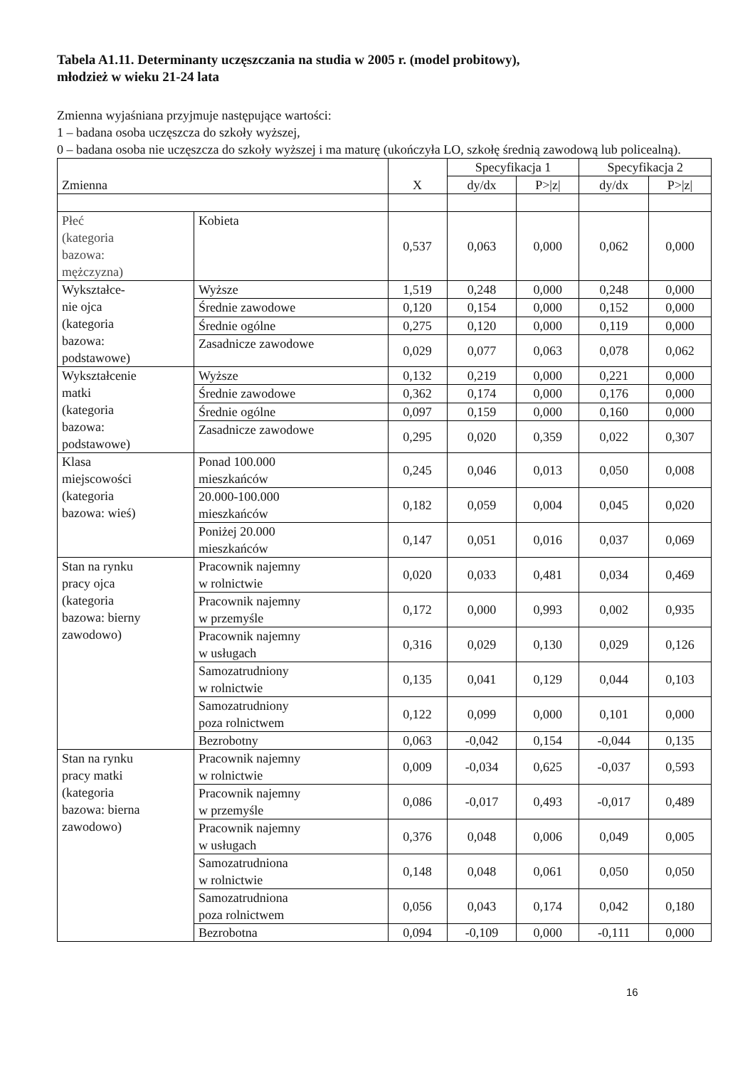Tabela A1.11. Determinanty uczęszczania na studia w 2005 r. (model probitowy),
młodzież w wieku 21-24 lata
Zmienna wyjaśniana przyjmuje następujące wartości:
1 – badana osoba uczęszcza do szkoły wyższej,
0 – badana osoba nie uczęszcza do szkoły wyższej i ma maturę (ukończyła LO, szkołę średnią zawodową lub policealną).
| Zmienna | | X | Specyfikacja 1 | | Specyfikacja 2 | |
| --- | --- | --- | --- | --- | --- | --- |
| | | | dy/dx | P>/z/ | dy/dx | P>/z/ |
| Płeć (kategoria bazowa: mężczyzna) | Kobieta | 0,537 | 0,063 | 0,000 | 0,062 | 0,000 |
| Wykształce- nie ojca (kategoria bazowa: podstawowe) | Wyższe | 1,519 | 0,248 | 0,000 | 0,248 | 0,000 |
| | Średnie zawodowe | 0,120 | 0,154 | 0,000 | 0,152 | 0,000 |
| | Średnie ogólne | 0,275 | 0,120 | 0,000 | 0,119 | 0,000 |
| | Zasadnicze zawodowe | 0,029 | 0,077 | 0,063 | 0,078 | 0,062 |
| Wykształcenie matki (kategoria bazowa: podstawowe) | Wyższe | 0,132 | 0,219 | 0,000 | 0,221 | 0,000 |
| | Średnie zawodowe | 0,362 | 0,174 | 0,000 | 0,176 | 0,000 |
| | Średnie ogólne | 0,097 | 0,159 | 0,000 | 0,160 | 0,000 |
| | Zasadnicze zawodowe | 0,295 | 0,020 | 0,359 | 0,022 | 0,307 |
| Klasa miejscowości (kategoria bazowa: wieś) | Ponad 100.000 mieszkańców | 0,245 | 0,046 | 0,013 | 0,050 | 0,008 |
| | 20.000-100.000 mieszkańców | 0,182 | 0,059 | 0,004 | 0,045 | 0,020 |
| | Poniżej 20.000 mieszkańców | 0,147 | 0,051 | 0,016 | 0,037 | 0,069 |
| Stan na rynku pracy ojca (kategoria bazowa: bierny zawodowo) | Pracownik najemny w rolnictwie | 0,020 | 0,033 | 0,481 | 0,034 | 0,469 |
| | Pracownik najemny w przemyśle | 0,172 | 0,000 | 0,993 | 0,002 | 0,935 |
| | Pracownik najemny w usługach | 0,316 | 0,029 | 0,130 | 0,029 | 0,126 |
| | Samozatrudniony w rolnictwie | 0,135 | 0,041 | 0,129 | 0,044 | 0,103 |
| | Samozatrudniony poza rolnictwem | 0,122 | 0,099 | 0,000 | 0,101 | 0,000 |
| | Bezrobotny | 0,063 | -0,042 | 0,154 | -0,044 | 0,135 |
| Stan na rynku pracy matki (kategoria bazowa: bierna zawodowo) | Pracownik najemny w rolnictwie | 0,009 | -0,034 | 0,625 | -0,037 | 0,593 |
| | Pracownik najemny w przemyśle | 0,086 | -0,017 | 0,493 | -0,017 | 0,489 |
| | Pracownik najemny w usługach | 0,376 | 0,048 | 0,006 | 0,049 | 0,005 |
| | Samozatrudniona w rolnictwie | 0,148 | 0,048 | 0,061 | 0,050 | 0,050 |
| | Samozatrudniona poza rolnictwem | 0,056 | 0,043 | 0,174 | 0,042 | 0,180 |
| | Bezrobotna | 0,094 | -0,109 | 0,000 | -0,111 | 0,000 |
16